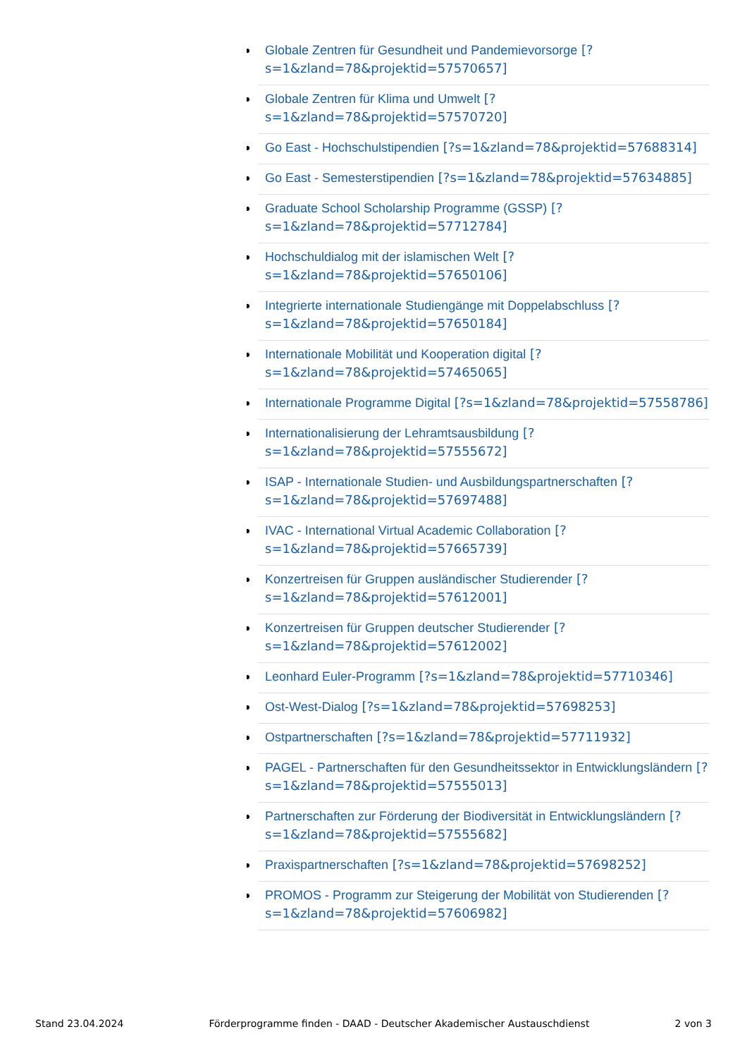Globale Zentren für Gesundheit und Pandemievorsorge [?s=1&zland=78&projektid=57570657]
Globale Zentren für Klima und Umwelt [?s=1&zland=78&projektid=57570720]
Go East - Hochschulstipendien [?s=1&zland=78&projektid=57688314]
Go East - Semesterstipendien [?s=1&zland=78&projektid=57634885]
Graduate School Scholarship Programme (GSSP) [?s=1&zland=78&projektid=57712784]
Hochschuldialog mit der islamischen Welt [?s=1&zland=78&projektid=57650106]
Integrierte internationale Studiengänge mit Doppelabschluss [?s=1&zland=78&projektid=57650184]
Internationale Mobilität und Kooperation digital [?s=1&zland=78&projektid=57465065]
Internationale Programme Digital [?s=1&zland=78&projektid=57558786]
Internationalisierung der Lehramtsausbildung [?s=1&zland=78&projektid=57555672]
ISAP - Internationale Studien- und Ausbildungspartnerschaften [?s=1&zland=78&projektid=57697488]
IVAC - International Virtual Academic Collaboration [?s=1&zland=78&projektid=57665739]
Konzertreisen für Gruppen ausländischer Studierender [?s=1&zland=78&projektid=57612001]
Konzertreisen für Gruppen deutscher Studierender [?s=1&zland=78&projektid=57612002]
Leonhard Euler-Programm [?s=1&zland=78&projektid=57710346]
Ost-West-Dialog [?s=1&zland=78&projektid=57698253]
Ostpartnerschaften [?s=1&zland=78&projektid=57711932]
PAGEL - Partnerschaften für den Gesundheitssektor in Entwicklungsländern [?s=1&zland=78&projektid=57555013]
Partnerschaften zur Förderung der Biodiversität in Entwicklungsländern [?s=1&zland=78&projektid=57555682]
Praxispartnerschaften [?s=1&zland=78&projektid=57698252]
PROMOS - Programm zur Steigerung der Mobilität von Studierenden [?s=1&zland=78&projektid=57606982]
Stand 23.04.2024 Förderprogramme finden - DAAD - Deutscher Akademischer Austauschdienst 2 von 3